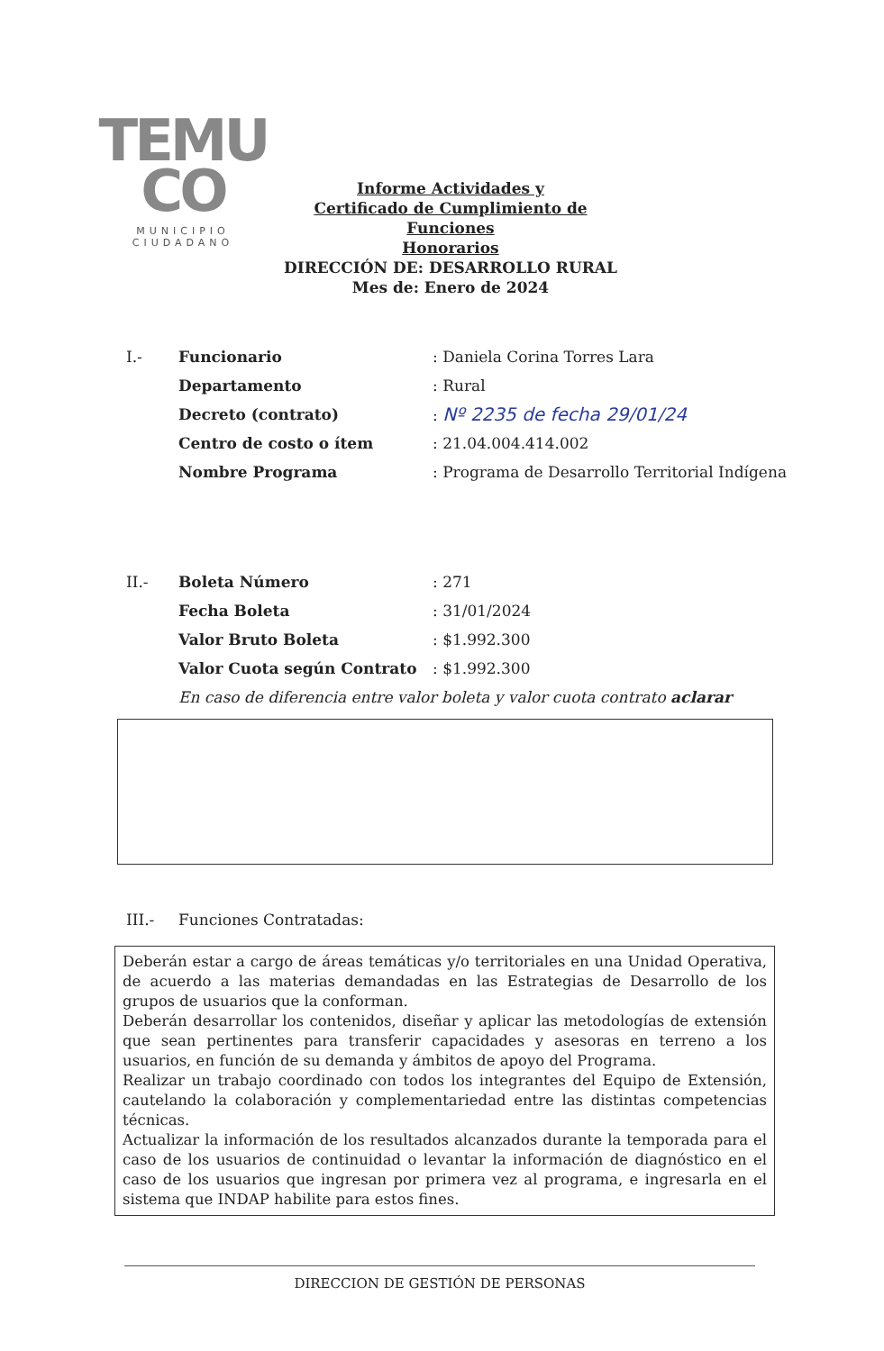TEMU
CO
MUNICIPIO CIUDADANO
Informe Actividades y
Certificado de Cumplimiento de Funciones
Honorarios
DIRECCIÓN DE: DESARROLLO RURAL
Mes de: Enero de 2024
I.- Funcionario: Daniela Corina Torres Lara
Departamento: Rural
Decreto (contrato): Nº 2235 de fecha 29/01/24
Centro de costo o ítem: 21.04.004.414.002
Nombre Programa: Programa de Desarrollo Territorial Indígena
II.- Boleta Número: 271
Fecha Boleta: 31/01/2024
Valor Bruto Boleta: $1.992.300
Valor Cuota según Contrato: $1.992.300
En caso de diferencia entre valor boleta y valor cuota contrato aclarar
III.- Funciones Contratadas:
Deberán estar a cargo de áreas temáticas y/o territoriales en una Unidad Operativa, de acuerdo a las materias demandadas en las Estrategias de Desarrollo de los grupos de usuarios que la conforman.
Deberán desarrollar los contenidos, diseñar y aplicar las metodologías de extensión que sean pertinentes para transferir capacidades y asesoras en terreno a los usuarios, en función de su demanda y ámbitos de apoyo del Programa.
Realizar un trabajo coordinado con todos los integrantes del Equipo de Extensión, cautelando la colaboración y complementariedad entre las distintas competencias técnicas.
Actualizar la información de los resultados alcanzados durante la temporada para el caso de los usuarios de continuidad o levantar la información de diagnóstico en el caso de los usuarios que ingresan por primera vez al programa, e ingresarla en el sistema que INDAP habilite para estos fines.
DIRECCION DE GESTIÓN DE PERSONAS